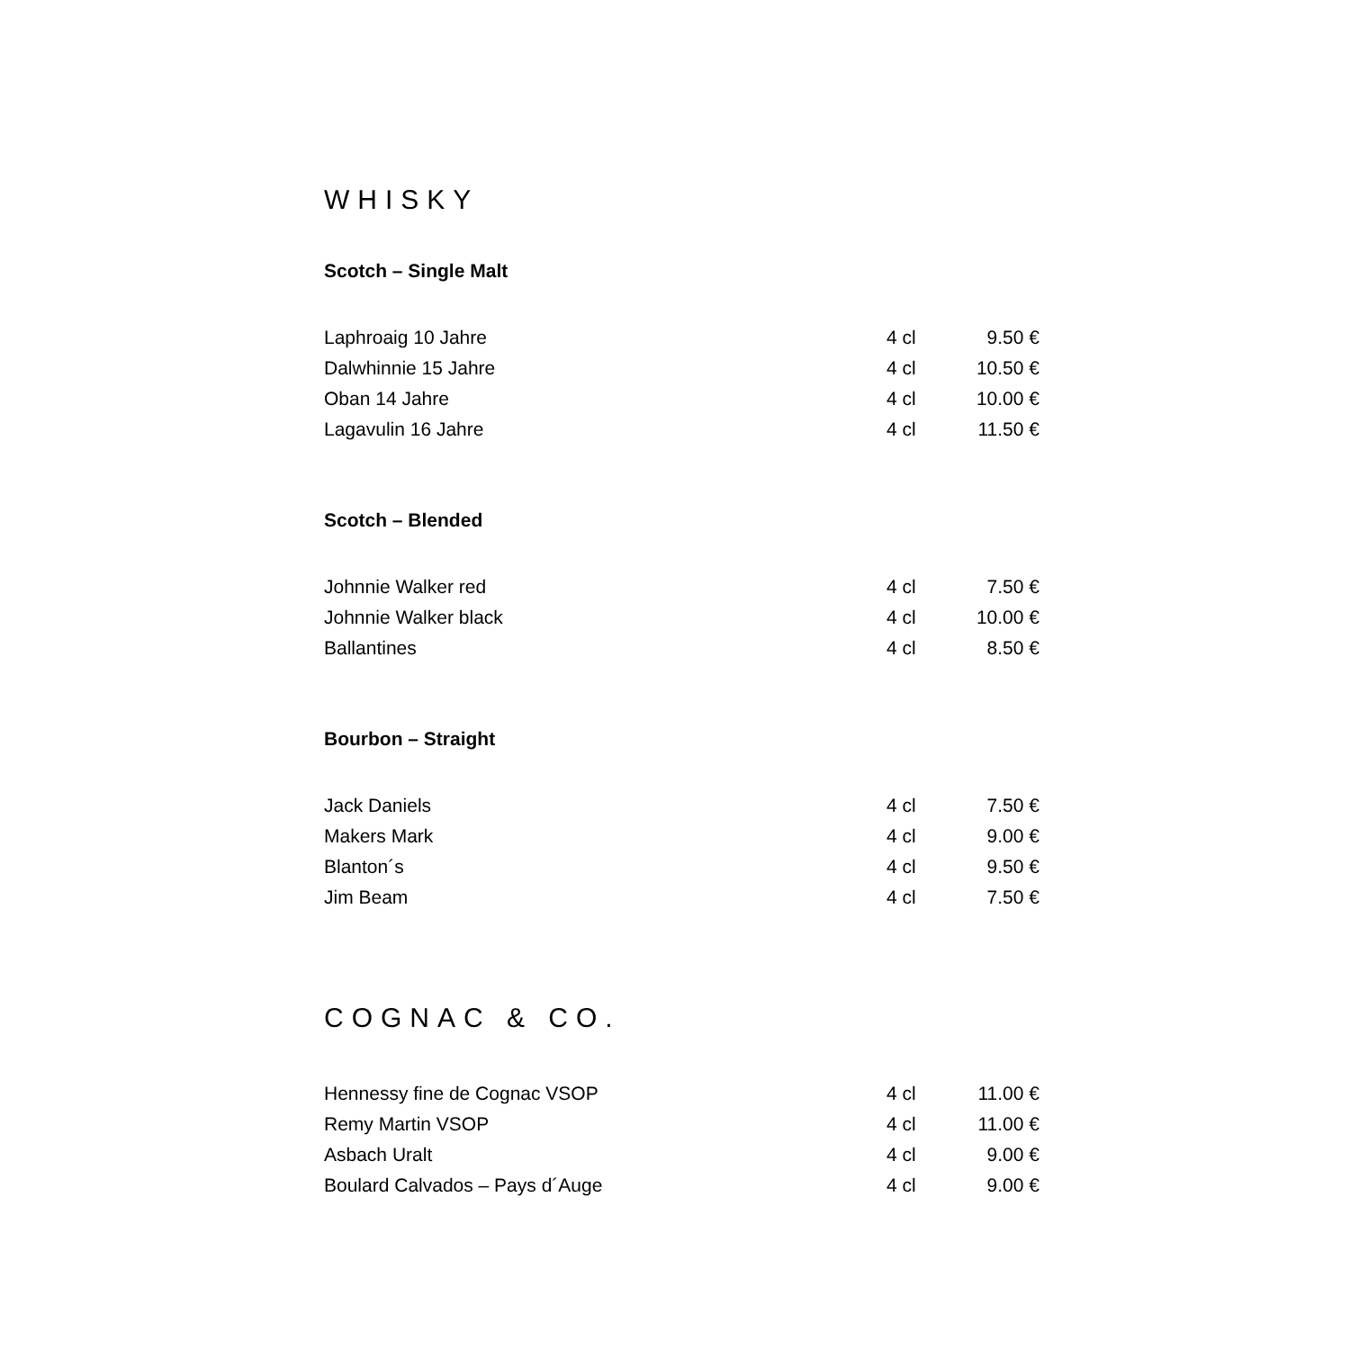WHISKY
Scotch – Single Malt
| Laphroaig 10 Jahre | 4 cl | 9.50 € |
| Dalwhinnie 15 Jahre | 4 cl | 10.50 € |
| Oban 14 Jahre | 4 cl | 10.00 € |
| Lagavulin 16 Jahre | 4 cl | 11.50 € |
Scotch – Blended
| Johnnie Walker red | 4 cl | 7.50 € |
| Johnnie Walker black | 4 cl | 10.00 € |
| Ballantines | 4 cl | 8.50 € |
Bourbon – Straight
| Jack Daniels | 4 cl | 7.50 € |
| Makers Mark | 4 cl | 9.00 € |
| Blanton´s | 4 cl | 9.50 € |
| Jim Beam | 4 cl | 7.50 € |
COGNAC & CO.
| Hennessy fine de Cognac VSOP | 4 cl | 11.00 € |
| Remy Martin VSOP | 4 cl | 11.00 € |
| Asbach Uralt | 4 cl | 9.00 € |
| Boulard Calvados – Pays d´Auge | 4 cl | 9.00 € |